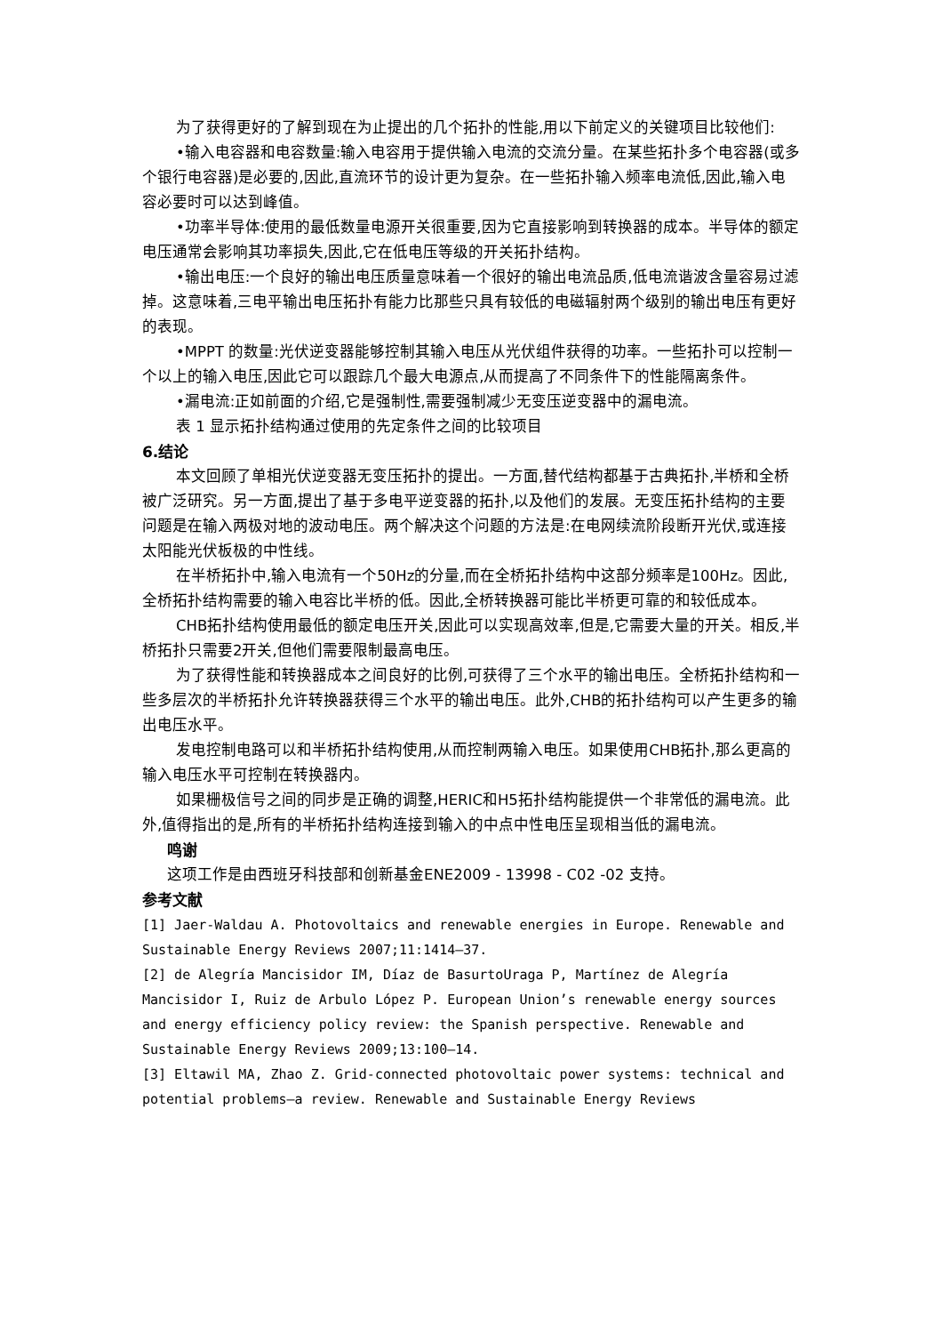为了获得更好的了解到现在为止提出的几个拓扑的性能,用以下前定义的关键项目比较他们:
•输入电容器和电容数量:输入电容用于提供输入电流的交流分量。在某些拓扑多个电容器(或多个银行电容器)是必要的,因此,直流环节的设计更为复杂。在一些拓扑输入频率电流低,因此,输入电容必要时可以达到峰值。
•功率半导体:使用的最低数量电源开关很重要,因为它直接影响到转换器的成本。半导体的额定电压通常会影响其功率损失,因此,它在低电压等级的开关拓扑结构。
•输出电压:一个良好的输出电压质量意味着一个很好的输出电流品质,低电流谐波含量容易过滤掉。这意味着,三电平输出电压拓扑有能力比那些只具有较低的电磁辐射两个级别的输出电压有更好的表现。
•MPPT 的数量:光伏逆变器能够控制其输入电压从光伏组件获得的功率。一些拓扑可以控制一个以上的输入电压,因此它可以跟踪几个最大电源点,从而提高了不同条件下的性能隔离条件。
•漏电流:正如前面的介绍,它是强制性,需要强制减少无变压逆变器中的漏电流。
表 1 显示拓扑结构通过使用的先定条件之间的比较项目
6.结论
本文回顾了单相光伏逆变器无变压拓扑的提出。一方面,替代结构都基于古典拓扑,半桥和全桥被广泛研究。另一方面,提出了基于多电平逆变器的拓扑,以及他们的发展。无变压拓扑结构的主要问题是在输入两极对地的波动电压。两个解决这个问题的方法是:在电网续流阶段断开光伏,或连接太阳能光伏板极的中性线。
在半桥拓扑中,输入电流有一个50Hz的分量,而在全桥拓扑结构中这部分频率是100Hz。因此,全桥拓扑结构需要的输入电容比半桥的低。因此,全桥转换器可能比半桥更可靠的和较低成本。
CHB拓扑结构使用最低的额定电压开关,因此可以实现高效率,但是,它需要大量的开关。相反,半桥拓扑只需要2开关,但他们需要限制最高电压。
为了获得性能和转换器成本之间良好的比例,可获得了三个水平的输出电压。全桥拓扑结构和一些多层次的半桥拓扑允许转换器获得三个水平的输出电压。此外,CHB的拓扑结构可以产生更多的输出电压水平。
发电控制电路可以和半桥拓扑结构使用,从而控制两输入电压。如果使用CHB拓扑,那么更高的输入电压水平可控制在转换器内。
如果栅极信号之间的同步是正确的调整,HERIC和H5拓扑结构能提供一个非常低的漏电流。此外,值得指出的是,所有的半桥拓扑结构连接到输入的中点中性电压呈现相当低的漏电流。
鸣谢
这项工作是由西班牙科技部和创新基金ENE2009 - 13998 - C02 -02 支持。
参考文献
[1] Jaer-Waldau A. Photovoltaics and renewable energies in Europe. Renewable and Sustainable Energy Reviews 2007;11:1414–37.
[2] de Alegría Mancisidor IM, Díaz de BasurtoUraga P, Martínez de Alegría Mancisidor I, Ruiz de Arbulo López P. European Union’s renewable energy sources
and energy efficiency policy review: the Spanish perspective. Renewable and Sustainable Energy Reviews 2009;13:100–14.
[3] Eltawil MA, Zhao Z. Grid-connected photovoltaic power systems: technical and potential problems—a review. Renewable and Sustainable Energy Reviews